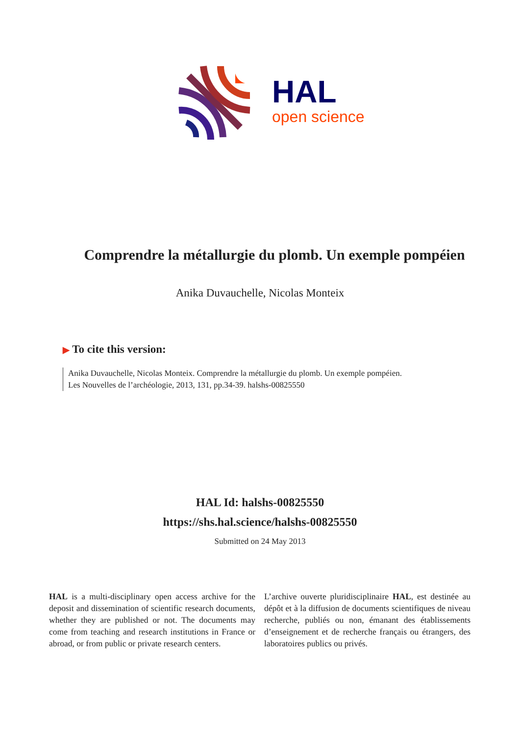HAL
open science
Comprendre la métallurgie du plomb. Un exemple pompéien
Anika Duvauchelle, Nicolas Monteix
▶ To cite this version:
Anika Duvauchelle, Nicolas Monteix. Comprendre la métallurgie du plomb. Un exemple pompéien.
Les Nouvelles de l’archéologie, 2013, 131, pp.34-39. halshs-00825550
HAL Id: halshs-00825550
https://shs.hal.science/halshs-00825550
Submitted on 24 May 2013
HAL is a multi-disciplinary open access archive for the deposit and dissemination of scientific research documents, whether they are published or not. The documents may come from teaching and research institutions in France or abroad, or from public or private research centers.
L’archive ouverte pluridisciplinaire HAL, est destinée au dépôt et à la diffusion de documents scientifiques de niveau recherche, publiés ou non, émanant des établissements d’enseignement et de recherche français ou étrangers, des laboratoires publics ou privés.